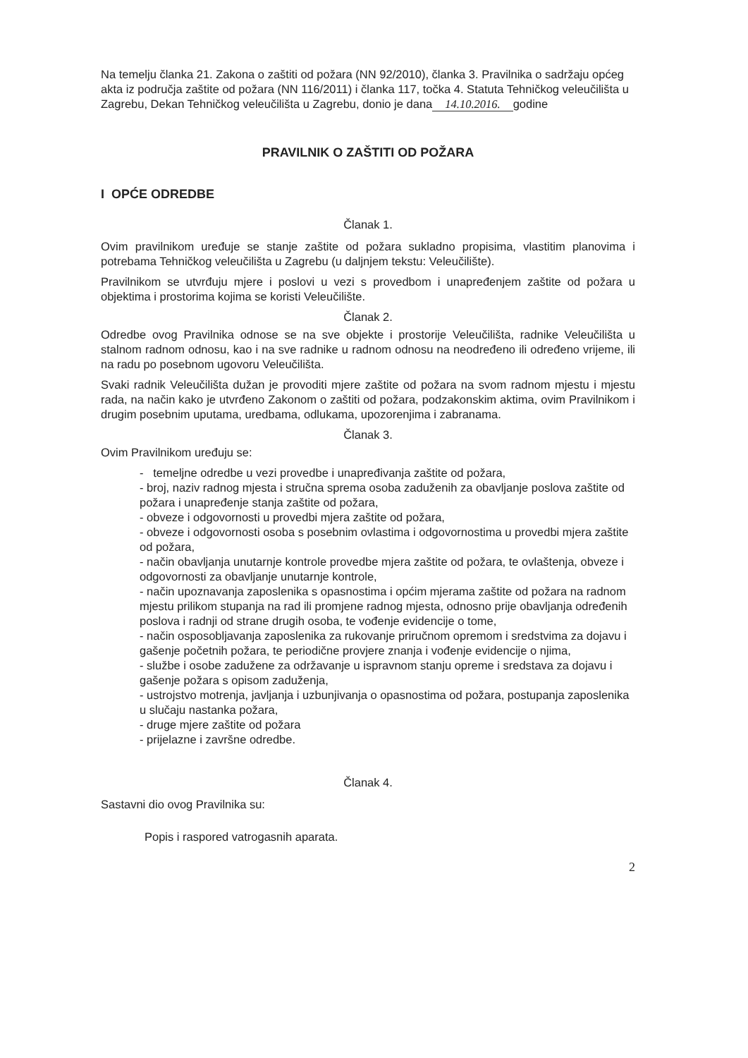Na temelju članka 21. Zakona o zaštiti od požara (NN 92/2010), članka 3. Pravilnika o sadržaju općeg akta iz područja zaštite od požara (NN 116/2011) i članka 117, točka 4. Statuta Tehničkog veleučilišta u Zagrebu, Dekan Tehničkog veleučilišta u Zagrebu, donio je dana 14.10.2016. godine
PRAVILNIK O ZAŠTITI OD POŽARA
I OPĆE ODREDBE
Članak 1.
Ovim pravilnikom uređuje se stanje zaštite od požara sukladno propisima, vlastitim planovima i potrebama Tehničkog veleučilišta u Zagrebu (u daljnjem tekstu: Veleučilište).
Pravilnikom se utvrđuju mjere i poslovi u vezi s provedbom i unapređenjem zaštite od požara u objektima i prostorima kojima se koristi Veleučilište.
Članak 2.
Odredbe ovog Pravilnika odnose se na sve objekte i prostorije Veleučilišta, radnike Veleučilišta u stalnom radnom odnosu, kao i na sve radnike u radnom odnosu na neodređeno ili određeno vrijeme, ili na radu po posebnom ugovoru Veleučilišta.
Svaki radnik Veleučilišta dužan je provoditi mjere zaštite od požara na svom radnom mjestu i mjestu rada, na način kako je utvrđeno Zakonom o zaštiti od požara, podzakonskim aktima, ovim Pravilnikom i drugim posebnim uputama, uredbama, odlukama, upozorenjima i zabranama.
Članak 3.
Ovim Pravilnikom uređuju se:
- temeljne odredbe u vezi provedbe i unapređivanja zaštite od požara,
- broj, naziv radnog mjesta i stručna sprema osoba zaduženih za obavljanje poslova zaštite od požara i unapređenje stanja zaštite od požara,
- obveze i odgovornosti u provedbi mjera zaštite od požara,
- obveze i odgovornosti osoba s posebnim ovlastima i odgovornostima u provedbi mjera zaštite od požara,
- način obavljanja unutarnje kontrole provedbe mjera zaštite od požara, te ovlaštenja, obveze i odgovornosti za obavljanje unutarnje kontrole,
- način upoznavanja zaposlenika s opasnostima i općim mjerama zaštite od požara na radnom mjestu prilikom stupanja na rad ili promjene radnog mjesta, odnosno prije obavljanja određenih poslova i radnji od strane drugih osoba, te vođenje evidencije o tome,
- način osposobljavanja zaposlenika za rukovanje priručnom opremom i sredstvima za dojavu i gašenje početnih požara, te periodične provjere znanja i vođenje evidencije o njima,
- službe i osobe zadužene za održavanje u ispravnom stanju opreme i sredstava za dojavu i gašenje požara s opisom zaduženja,
- ustrojstvo motrenja, javljanja i uzbunjivanja o opasnostima od požara, postupanja zaposlenika u slučaju nastanka požara,
- druge mjere zaštite od požara
- prijelazne i završne odredbe.
Članak 4.
Sastavni dio ovog Pravilnika su:
Popis i raspored vatrogasnih aparata.
2